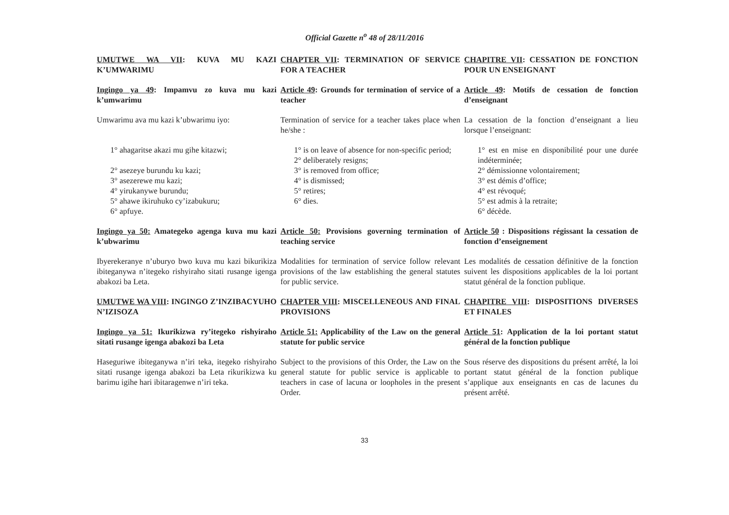Official Gazette n<sup>o</sup> 48 of 28/11/2016
| UMUTWE WA VII : KUVA MU KAZI K’UMWARIMU | CHAPTER VII : TERMINATION OF SERVICE FOR A TEACHER | CHAPITRE VII : CESSATION DE FONCTION POUR UN ENSEIGNANT |
| Ingingo ya 49 : Impamvu zo kuva mu kazi k’umwarimu | Article 49 : Grounds for termination of service of a teacher | Article 49 : Motifs de cessation de fonction d’enseignant |
| Umwarimu ava mu kazi k’ubwarimu iyo: | Termination of service for a teacher takes place when he/she : | La cessation de la fonction d’enseignant a lieu lorsque l’enseignant: |
| 1° ahagaritse akazi mu gihe kitazwi; 2° asezeye burundu ku kazi; 3° asezerewe mu kazi; 4° yirukanywe burundu; 5° ahawe ikiruhuko cy’izabukuru; 6° apfuye. | 1° is on leave of absence for non-specific period; 2° deliberately resigns; 3° is removed from office; 4° is dismissed; 5° retires; 6° dies. | 1° est en mise en disponibilité pour une durée indéterminée; 2° démissionne volontairement; 3° est démis d’office; 4° est révoqué; 5° est admis à la retraite; 6° décède. |
| Ingingo ya 50: Amategeko agenga kuva mu kazi k’ubwarimu | Article 50: Provisions governing termination of teaching service | Article 50 : Dispositions régissant la cessation de fonction d’enseignement |
| Ibyerekeranye n’uburyo bwo kuva mu kazi bikurikiza ibiteganywa n’itegeko rishyiraho sitati rusange igenga abakozi ba Leta. | Modalities for termination of service follow relevant provisions of the law establishing the general statutes for public service. | Les modalités de cessation définitive de la fonction suivent les dispositions applicables de la loi portant statut général de la fonction publique. |
| UMUTWE WA VIII : INGINGO Z’INZIBACYUHO N’IZISOZA | CHAPTER VIII : MISCELLENEOUS AND FINAL PROVISIONS | CHAPITRE VIII : DISPOSITIONS DIVERSES ET FINALES |
| Ingingo ya 51: Ikurikizwa ry’itegeko rishyiraho sitati rusange igenga abakozi ba Leta | Article 51: Applicability of the Law on the general statute for public service | Article 51 : Application de la loi portant statut général de la fonction publique |
| Haseguriwe ibiteganywa n’iri teka, itegeko rishyiraho sitati rusange igenga abakozi ba Leta rikurikizwa ku barimu igihe hari ibitaragenwe n’iri teka. | Subject to the provisions of this Order, the Law on the general statute for public service is applicable to teachers in case of lacuna or loopholes in the present Order. | Sous réserve des dispositions du présent arrêté, la loi portant statut général de la fonction publique s’applique aux enseignants en cas de lacunes du présent arrêté. |
33